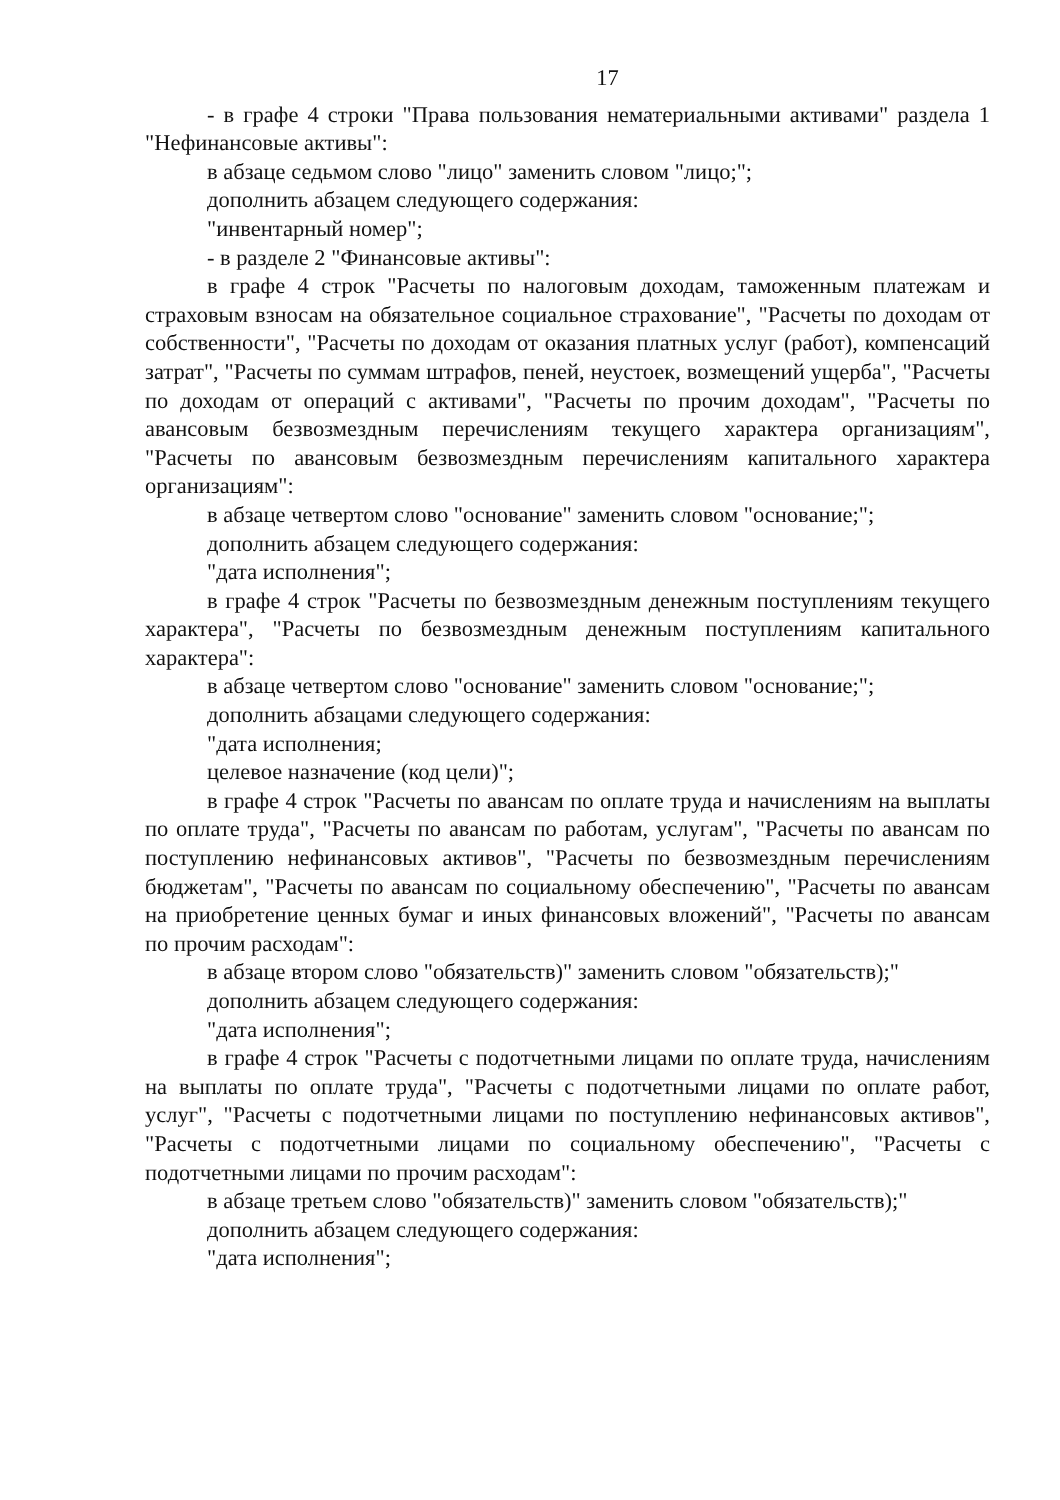17
- в графе 4 строки "Права пользования нематериальными активами" раздела 1 "Нефинансовые активы":
в абзаце седьмом слово "лицо" заменить словом "лицо;";
дополнить абзацем следующего содержания:
"инвентарный номер";
- в разделе 2 "Финансовые активы":
в графе 4 строк "Расчеты по налоговым доходам, таможенным платежам и страховым взносам на обязательное социальное страхование", "Расчеты по доходам от собственности", "Расчеты по доходам от оказания платных услуг (работ), компенсаций затрат", "Расчеты по суммам штрафов, пеней, неустоек, возмещений ущерба", "Расчеты по доходам от операций с активами", "Расчеты по прочим доходам", "Расчеты по авансовым безвозмездным перечислениям текущего характера организациям", "Расчеты по авансовым безвозмездным перечислениям капитального характера организациям":
в абзаце четвертом слово "основание" заменить словом "основание;";
дополнить абзацем следующего содержания:
"дата исполнения";
в графе 4 строк "Расчеты по безвозмездным денежным поступлениям текущего характера", "Расчеты по безвозмездным денежным поступлениям капитального характера":
в абзаце четвертом слово "основание" заменить словом "основание;";
дополнить абзацами следующего содержания:
"дата исполнения;
целевое назначение (код цели)";
в графе 4 строк "Расчеты по авансам по оплате труда и начислениям на выплаты по оплате труда", "Расчеты по авансам по работам, услугам", "Расчеты по авансам по поступлению нефинансовых активов", "Расчеты по безвозмездным перечислениям бюджетам", "Расчеты по авансам по социальному обеспечению", "Расчеты по авансам на приобретение ценных бумаг и иных финансовых вложений", "Расчеты по авансам по прочим расходам":
в абзаце втором слово "обязательств)" заменить словом "обязательств);"
дополнить абзацем следующего содержания:
"дата исполнения";
в графе 4 строк "Расчеты с подотчетными лицами по оплате труда, начислениям на выплаты по оплате труда", "Расчеты с подотчетными лицами по оплате работ, услуг", "Расчеты с подотчетными лицами по поступлению нефинансовых активов", "Расчеты с подотчетными лицами по социальному обеспечению", "Расчеты с подотчетными лицами по прочим расходам":
в абзаце третьем слово "обязательств)" заменить словом "обязательств);"
дополнить абзацем следующего содержания:
"дата исполнения";